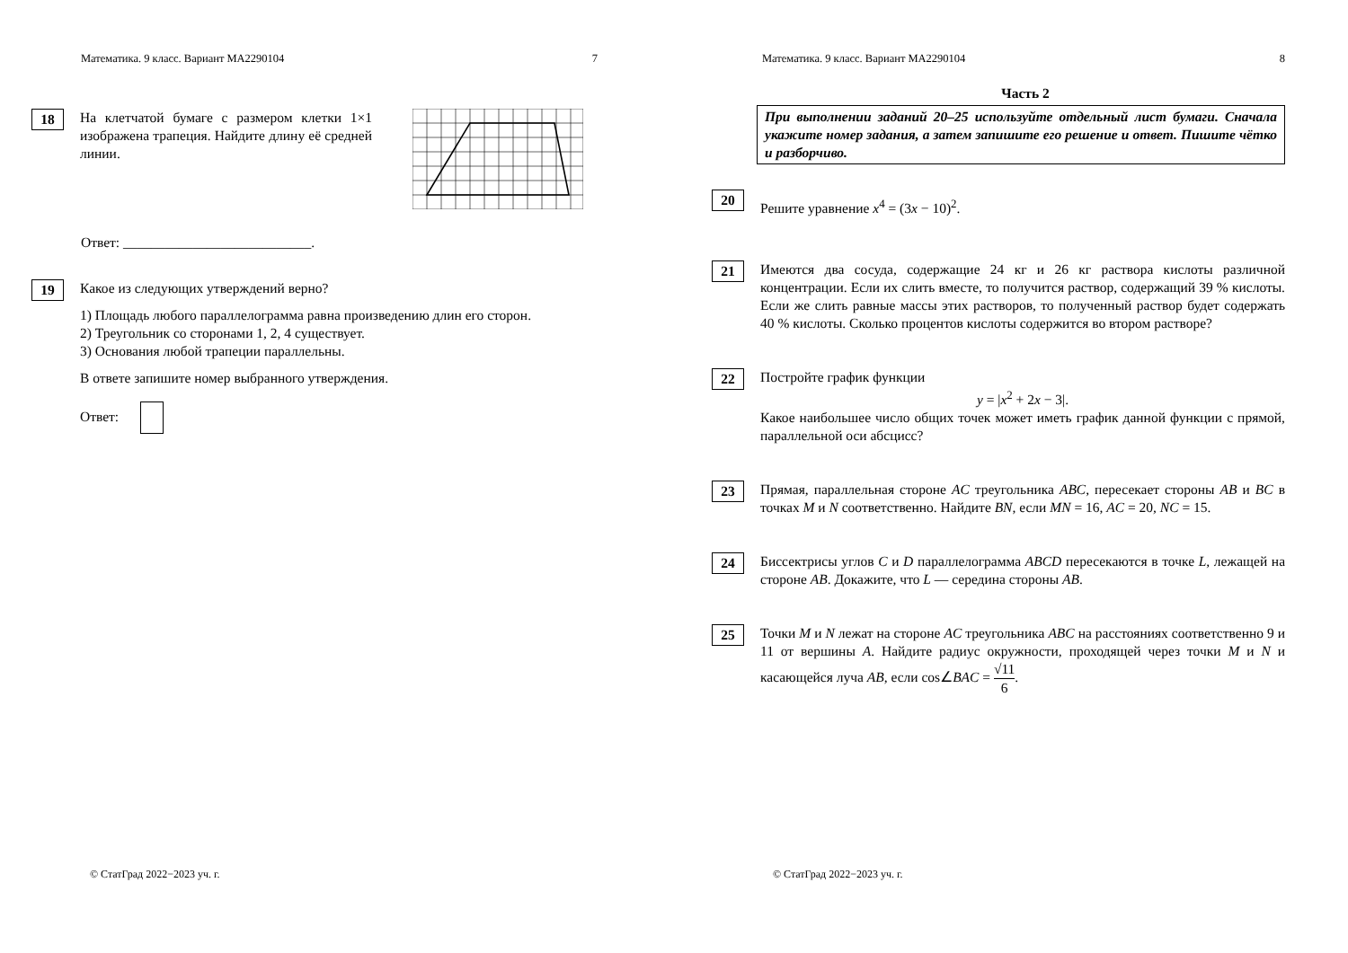Математика. 9 класс. Вариант МА2290104 7
18
На клетчатой бумаге с размером клетки 1×1 изображена трапеция. Найдите длину её средней линии.
Ответ: ___________________________.
19
Какое из следующих утверждений верно?
1) Площадь любого параллелограмма равна произведению длин его сторон.
2) Треугольник со сторонами 1, 2, 4 существует.
3) Основания любой трапеции параллельны.
В ответе запишите номер выбранного утверждения.
Ответ:
© СтатГрад 2022−2023 уч. г.
Математика. 9 класс. Вариант МА2290104 8
Часть 2
При выполнении заданий 20–25 используйте отдельный лист бумаги. Сначала укажите номер задания, а затем запишите его решение и ответ. Пишите чётко и разборчиво.
20
Решите уравнение x<sup>4</sup> = (3x − 10)<sup>2</sup>.
21
Имеются два сосуда, содержащие 24 кг и 26 кг раствора кислоты различной концентрации. Если их слить вместе, то получится раствор, содержащий 39 % кислоты. Если же слить равные массы этих растворов, то полученный раствор будет содержать 40 % кислоты. Сколько процентов кислоты содержится во втором растворе?
22
Постройте график функции
y = |x<sup>2</sup> + 2x − 3|.
Какое наибольшее число общих точек может иметь график данной функции с прямой, параллельной оси абсцисс?
23
Прямая, параллельная стороне AC треугольника ABC, пересекает стороны AB и BC в точках M и N соответственно. Найдите BN, если MN = 16, AC = 20, NC = 15.
24
Биссектрисы углов C и D параллелограмма ABCD пересекаются в точке L, лежащей на стороне AB. Докажите, что L — середина стороны AB.
25
Точки M и N лежат на стороне AC треугольника ABC на расстояниях соответственно 9 и 11 от вершины A. Найдите радиус окружности, проходящей через точки M и N и касающейся луча AB, если cos∠BAC = √11 6.
© СтатГрад 2022−2023 уч. г.